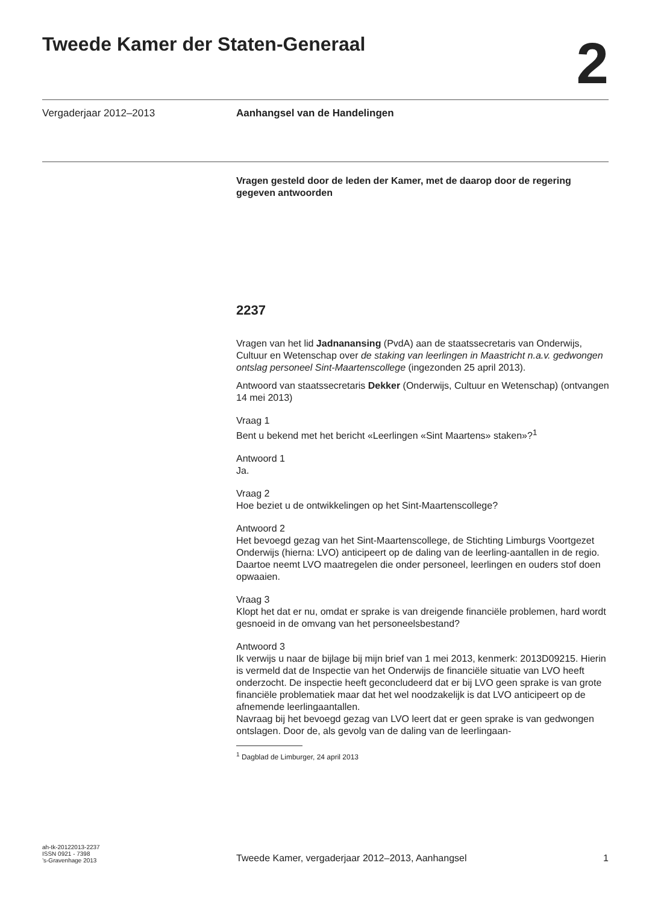Tweede Kamer der Staten-Generaal
2
Vergaderjaar 2012–2013 Aanhangsel van de Handelingen
Vragen gesteld door de leden der Kamer, met de daarop door de regering gegeven antwoorden
2237
Vragen van het lid Jadnanansing (PvdA) aan de staatssecretaris van Onderwijs, Cultuur en Wetenschap over de staking van leerlingen in Maastricht n.a.v. gedwongen ontslag personeel Sint-Maartenscollege (ingezonden 25 april 2013).
Antwoord van staatssecretaris Dekker (Onderwijs, Cultuur en Wetenschap) (ontvangen 14 mei 2013)
Vraag 1
Bent u bekend met het bericht «Leerlingen «Sint Maartens» staken»?<sup>1</sup>
Antwoord 1
Ja.
Vraag 2
Hoe beziet u de ontwikkelingen op het Sint-Maartenscollege?
Antwoord 2
Het bevoegd gezag van het Sint-Maartenscollege, de Stichting Limburgs Voortgezet Onderwijs (hierna: LVO) anticipeert op de daling van de leerling-aantallen in de regio. Daartoe neemt LVO maatregelen die onder personeel, leerlingen en ouders stof doen opwaaien.
Vraag 3
Klopt het dat er nu, omdat er sprake is van dreigende financiële problemen, hard wordt gesnoeid in de omvang van het personeelsbestand?
Antwoord 3
Ik verwijs u naar de bijlage bij mijn brief van 1 mei 2013, kenmerk: 2013D09215. Hierin is vermeld dat de Inspectie van het Onderwijs de financiële situatie van LVO heeft onderzocht. De inspectie heeft geconcludeerd dat er bij LVO geen sprake is van grote financiële problematiek maar dat het wel noodzakelijk is dat LVO anticipeert op de afnemende leerlingaantallen.
Navraag bij het bevoegd gezag van LVO leert dat er geen sprake is van gedwongen ontslagen. Door de, als gevolg van de daling van de leerlingaan-
<sup>1</sup> Dagblad de Limburger, 24 april 2013
ah-tk-20122013-2237
ISSN 0921 - 7398
’s-Gravenhage 2013
Tweede Kamer, vergaderjaar 2012–2013, Aanhangsel
1